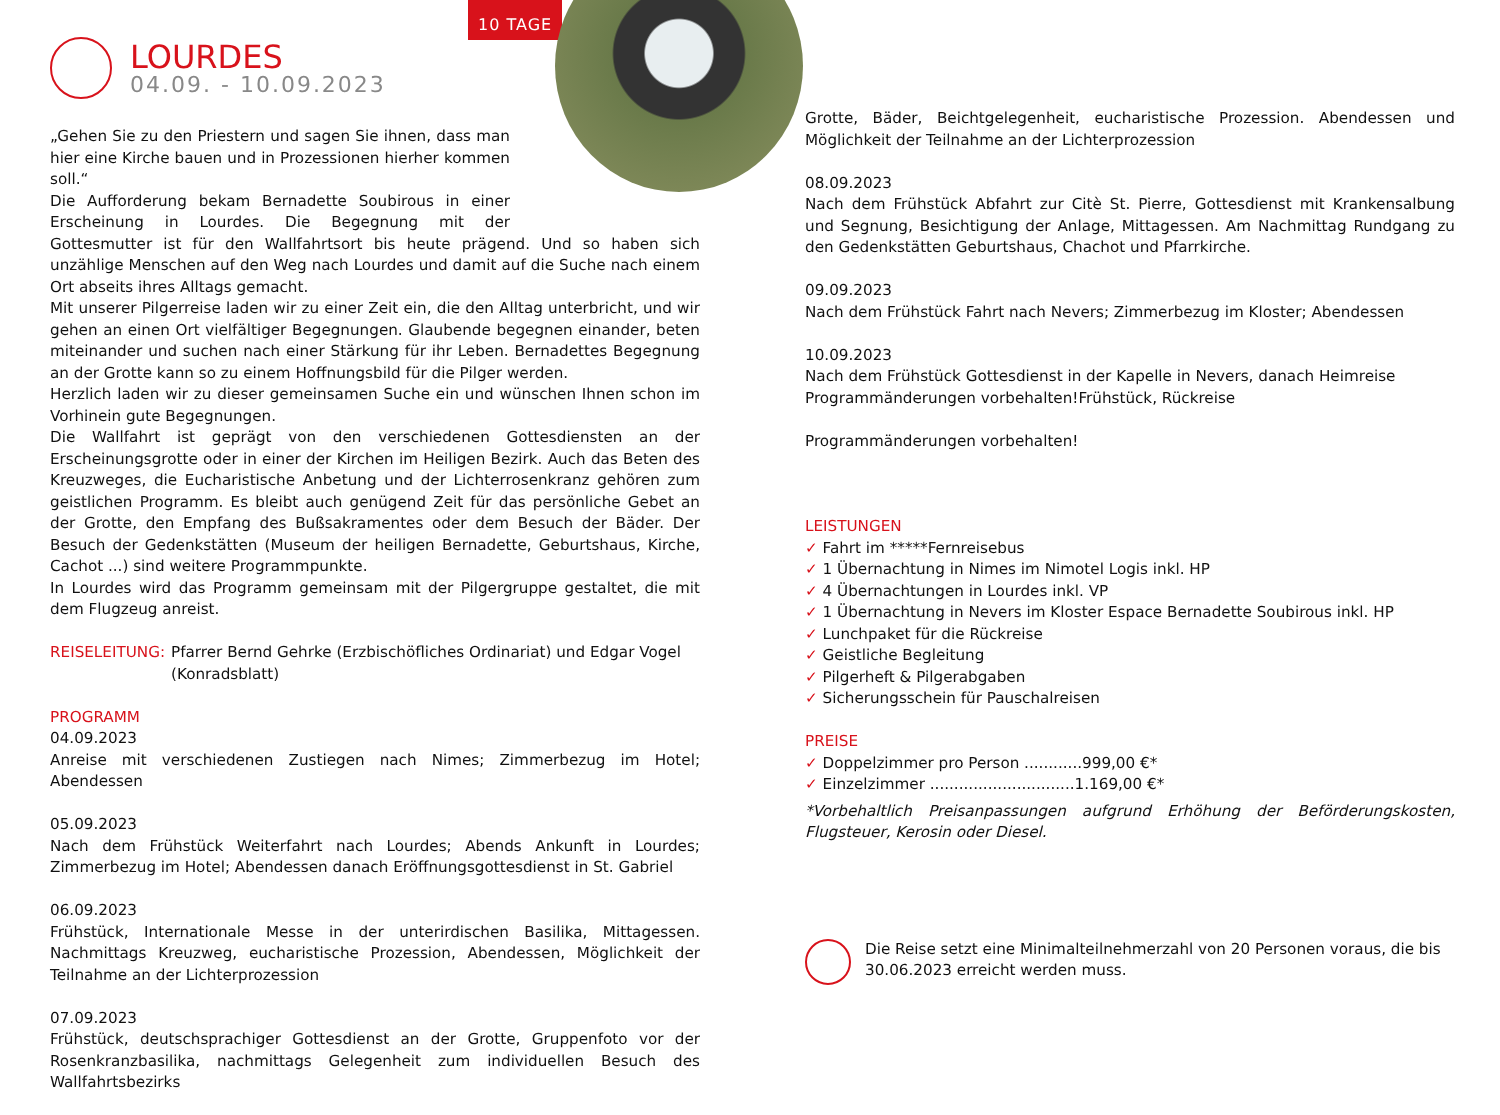LOURDES
04.09. - 10.09.2023
10 TAGE
„Gehen Sie zu den Priestern und sagen Sie ihnen, dass man hier eine Kirche bauen und in Prozessionen hierher kommen soll.“
Die Aufforderung bekam Bernadette Soubirous in einer Erscheinung in Lourdes. Die Begegnung mit der Gottesmutter ist für den Wallfahrtsort bis heute prägend. Und so haben sich unzählige Menschen auf den Weg nach Lourdes und damit auf die Suche nach einem Ort abseits ihres Alltags gemacht.
Mit unserer Pilgerreise laden wir zu einer Zeit ein, die den Alltag unterbricht, und wir gehen an einen Ort vielfältiger Begegnungen. Glaubende begegnen einander, beten miteinander und suchen nach einer Stärkung für ihr Leben. Bernadettes Begegnung an der Grotte kann so zu einem Hoffnungsbild für die Pilger werden.
Herzlich laden wir zu dieser gemeinsamen Suche ein und wünschen Ihnen schon im Vorhinein gute Begegnungen.
Die Wallfahrt ist geprägt von den verschiedenen Gottesdiensten an der Erscheinungsgrotte oder in einer der Kirchen im Heiligen Bezirk. Auch das Beten des Kreuzweges, die Eucharistische Anbetung und der Lichterrosenkranz gehören zum geistlichen Programm. Es bleibt auch genügend Zeit für das persönliche Gebet an der Grotte, den Empfang des Bußsakramentes oder dem Besuch der Bäder. Der Besuch der Gedenkstätten (Museum der heiligen Bernadette, Geburtshaus, Kirche, Cachot ...) sind weitere Programmpunkte.
In Lourdes wird das Programm gemeinsam mit der Pilgergruppe gestaltet, die mit dem Flugzeug anreist.
REISELEITUNG: Pfarrer Bernd Gehrke (Erzbischöfliches Ordinariat) und Edgar Vogel (Konradsblatt)
PROGRAMM
04.09.2023
Anreise mit verschiedenen Zustiegen nach Nimes; Zimmerbezug im Hotel; Abendessen
05.09.2023
Nach dem Frühstück Weiterfahrt nach Lourdes; Abends Ankunft in Lourdes; Zimmerbezug im Hotel; Abendessen danach Eröffnungsgottesdienst in St. Gabriel
06.09.2023
Frühstück, Internationale Messe in der unterirdischen Basilika, Mittagessen. Nachmittags Kreuzweg, eucharistische Prozession, Abendessen, Möglichkeit der Teilnahme an der Lichterprozession
07.09.2023
Frühstück, deutschsprachiger Gottesdienst an der Grotte, Gruppenfoto vor der Rosenkranzbasilika, nachmittags Gelegenheit zum individuellen Besuch des Wallfahrtsbezirks
Grotte, Bäder, Beichtgelegenheit, eucharistische Prozession. Abendessen und Möglichkeit der Teilnahme an der Lichterprozession
08.09.2023
Nach dem Frühstück Abfahrt zur Citè St. Pierre, Gottesdienst mit Krankensalbung und Segnung, Besichtigung der Anlage, Mittagessen. Am Nachmittag Rundgang zu den Gedenkstätten Geburtshaus, Chachot und Pfarrkirche.
09.09.2023
Nach dem Frühstück Fahrt nach Nevers; Zimmerbezug im Kloster; Abendessen
10.09.2023
Nach dem Frühstück Gottesdienst in der Kapelle in Nevers, danach Heimreise
Programmänderungen vorbehalten!Frühstück, Rückreise
Programmänderungen vorbehalten!
LEISTUNGEN
✓ Fahrt im *****Fernreisebus
✓ 1 Übernachtung in Nimes im Nimotel Logis inkl. HP
✓ 4 Übernachtungen in Lourdes inkl. VP
✓ 1 Übernachtung in Nevers im Kloster Espace Bernadette Soubirous inkl. HP
✓ Lunchpaket für die Rückreise
✓ Geistliche Begleitung
✓ Pilgerheft & Pilgerabgaben
✓ Sicherungsschein für Pauschalreisen
PREISE
✓ Doppelzimmer pro Person ............999,00 €*
✓ Einzelzimmer ..............................1.169,00 €*
*Vorbehaltlich Preisanpassungen aufgrund Erhöhung der Beförderungskosten, Flugsteuer, Kerosin oder Diesel.
Die Reise setzt eine Minimalteilnehmerzahl von 20 Personen voraus, die bis 30.06.2023 erreicht werden muss.